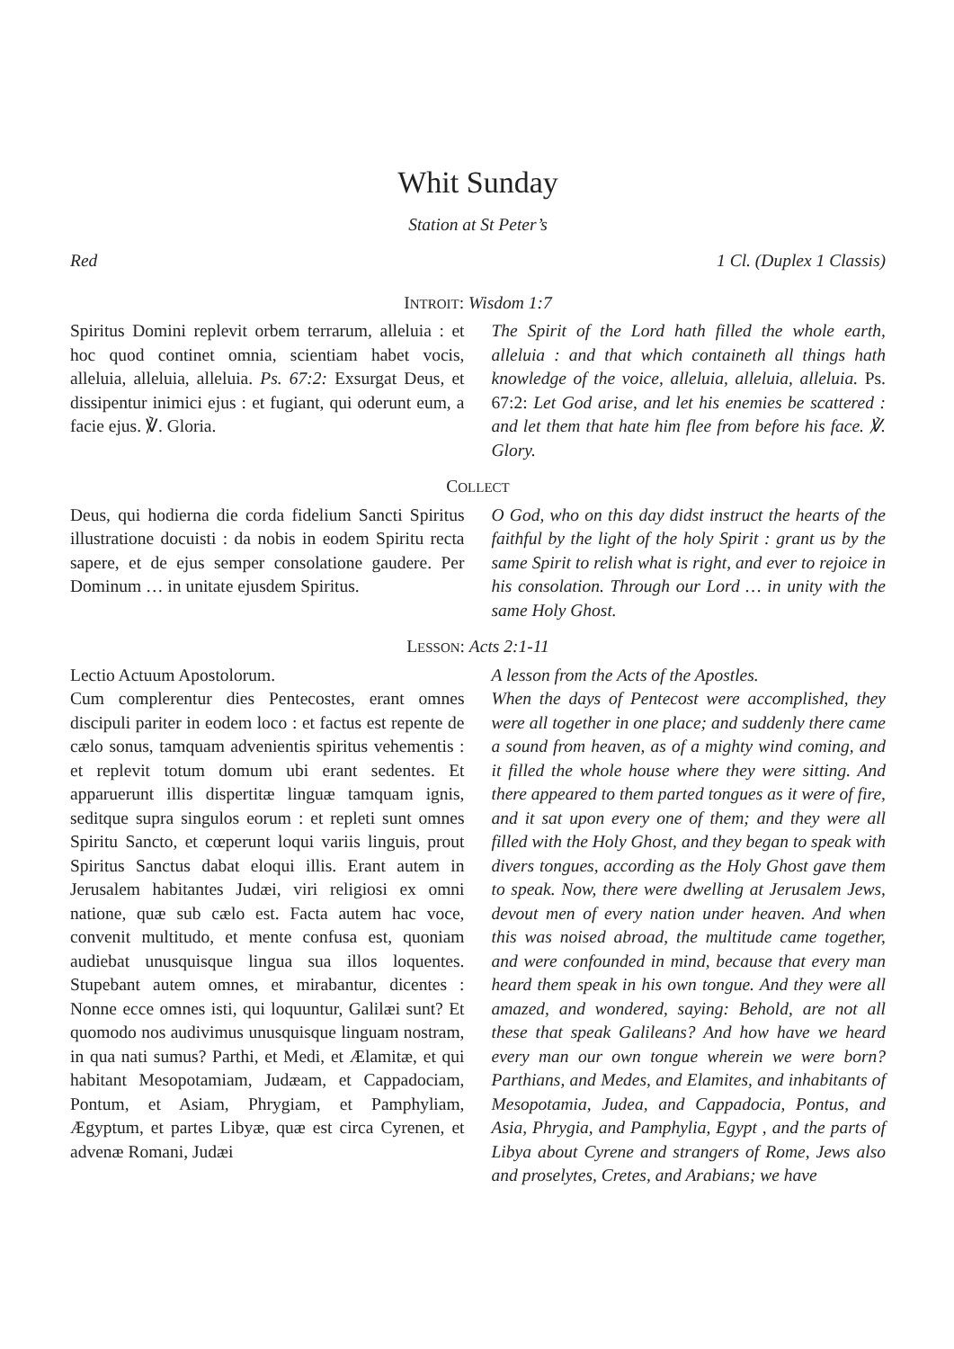Whit Sunday
Station at St Peter’s
Red 1 Cl. (Duplex 1 Classis)
INTROIT: Wisdom 1:7
Spiritus Domini replevit orbem terrarum, alleluia : et hoc quod continet omnia, scientiam habet vocis, alleluia, alleluia, alleluia. Ps. 67:2: Exsurgat Deus, et dissipentur inimici ejus : et fugiant, qui oderunt eum, a facie ejus. ℣. Gloria.
The Spirit of the Lord hath filled the whole earth, alleluia : and that which containeth all things hath knowledge of the voice, alleluia, alleluia, alleluia. Ps. 67:2: Let God arise, and let his enemies be scattered : and let them that hate him flee from before his face. ℣. Glory.
COLLECT
Deus, qui hodierna die corda fidelium Sancti Spiritus illustratione docuisti : da nobis in eodem Spiritu recta sapere, et de ejus semper consolatione gaudere. Per Dominum … in unitate ejusdem Spiritus.
O God, who on this day didst instruct the hearts of the faithful by the light of the holy Spirit : grant us by the same Spirit to relish what is right, and ever to rejoice in his consolation. Through our Lord … in unity with the same Holy Ghost.
LESSON: Acts 2:1-11
Lectio Actuum Apostolorum.
Cum complerentur dies Pentecostes, erant omnes discipuli pariter in eodem loco : et factus est repente de cælo sonus, tamquam advenientis spiritus vehementis : et replevit totum domum ubi erant sedentes. Et apparuerunt illis dispertitæ linguæ tamquam ignis, seditque supra singulos eorum : et repleti sunt omnes Spiritu Sancto, et cœperunt loqui variis linguis, prout Spiritus Sanctus dabat eloqui illis. Erant autem in Jerusalem habitantes Judæi, viri religiosi ex omni natione, quæ sub cælo est. Facta autem hac voce, convenit multitudo, et mente confusa est, quoniam audiebat unusquisque lingua sua illos loquentes. Stupebant autem omnes, et mirabantur, dicentes : Nonne ecce omnes isti, qui loquuntur, Galilæi sunt? Et quomodo nos audivimus unusquisque linguam nostram, in qua nati sumus? Parthi, et Medi, et Ælamitæ, et qui habitant Mesopotamiam, Judæam, et Cappadociam, Pontum, et Asiam, Phrygiam, et Pamphyliam, Ægyptum, et partes Libyæ, quæ est circa Cyrenen, et advenæ Romani, Judæi
A lesson from the Acts of the Apostles.
When the days of Pentecost were accomplished, they were all together in one place; and suddenly there came a sound from heaven, as of a mighty wind coming, and it filled the whole house where they were sitting. And there appeared to them parted tongues as it were of fire, and it sat upon every one of them; and they were all filled with the Holy Ghost, and they began to speak with divers tongues, according as the Holy Ghost gave them to speak. Now, there were dwelling at Jerusalem Jews, devout men of every nation under heaven. And when this was noised abroad, the multitude came together, and were confounded in mind, because that every man heard them speak in his own tongue. And they were all amazed, and wondered, saying: Behold, are not all these that speak Galileans? And how have we heard every man our own tongue wherein we were born? Parthians, and Medes, and Elamites, and inhabitants of Mesopotamia, Judea, and Cappadocia, Pontus, and Asia, Phrygia, and Pamphylia, Egypt , and the parts of Libya about Cyrene and strangers of Rome, Jews also and proselytes, Cretes, and Arabians; we have